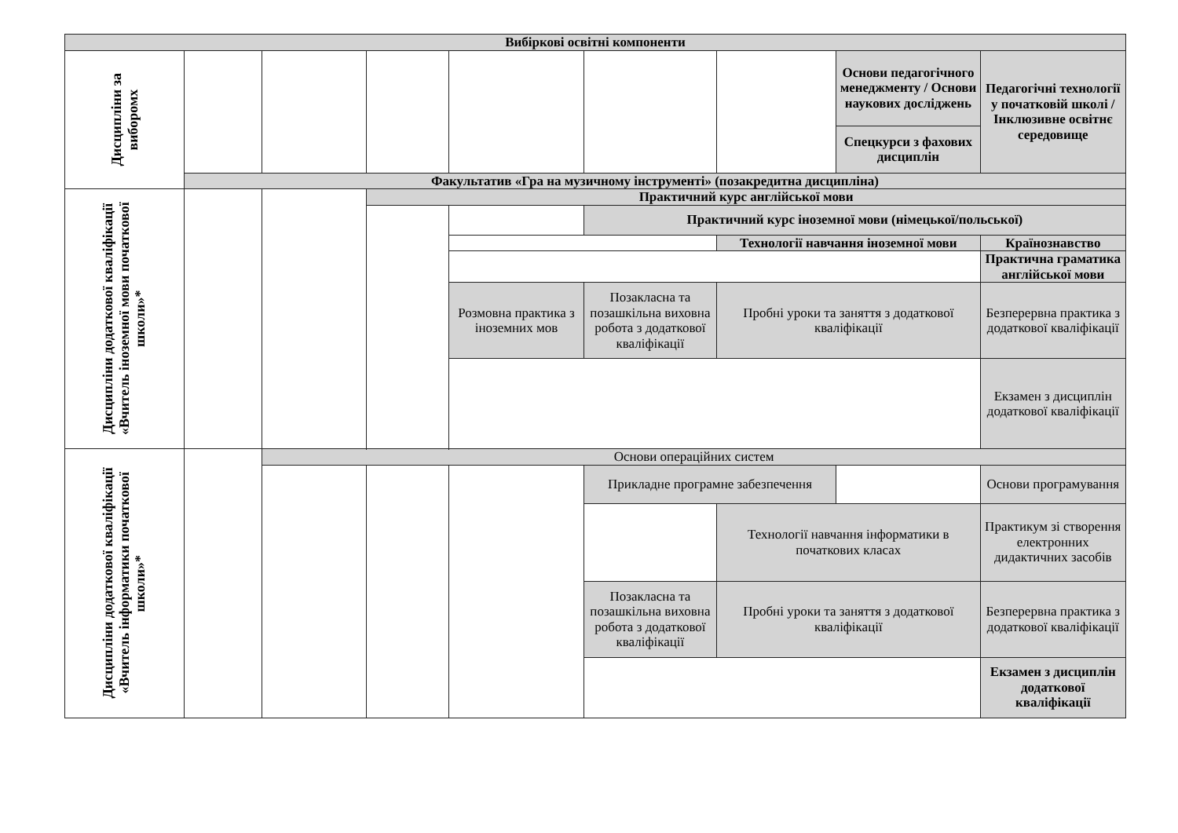| Вибіркові освітні компоненти | | | | | | | | |
| Дисципліни за виборомх | | | | | | | Основи педагогічного менеджменту / Основи наукових досліджень | Педагогічні технології у початковій школі / Інклюзивне освітнє середовище |
| | | | | | | | Спецкурси з фахових дисциплін | |
| | Факультатив «Гра на музичному інструменті» (позакредитна дисципліна) | | | | | | | |
| Дисципліни додаткової кваліфікації «Вчитель іноземної мови початкової школи»* | | | Практичний курс англійської мови | | | | | |
| | | | | | Практичний курс іноземної мови (німецької/польської) | | | |
| | | | | | | Технології навчання іноземної мови | | Країнознавство |
| | | | | | | | | Практична граматика англійської мови |
| | | | | Розмовна практика з іноземних мов | Позакласна та позашкільна виховна робота з додаткової кваліфікації | Пробні уроки та заняття з додаткової кваліфікації | | Безперервна практика з додаткової кваліфікації |
| | | | | | | | | Екзамен з дисциплін додаткової кваліфікації |
| Дисципліни додаткової кваліфікації «Вчитель інформатики початкової школи»* | | Основи операційних систем | | | | | | |
| | | | | | Прикладне програмне забезпечення | | | Основи програмування |
| | | | | | | Технології навчання інформатики в початкових класах | | Практикум зі створення електронних дидактичних засобів |
| | | | | | Позакласна та позашкільна виховна робота з додаткової кваліфікації | Пробні уроки та заняття з додаткової кваліфікації | | Безперервна практика з додаткової кваліфікації |
| | | | | | | | | Екзамен з дисциплін додаткової кваліфікації |